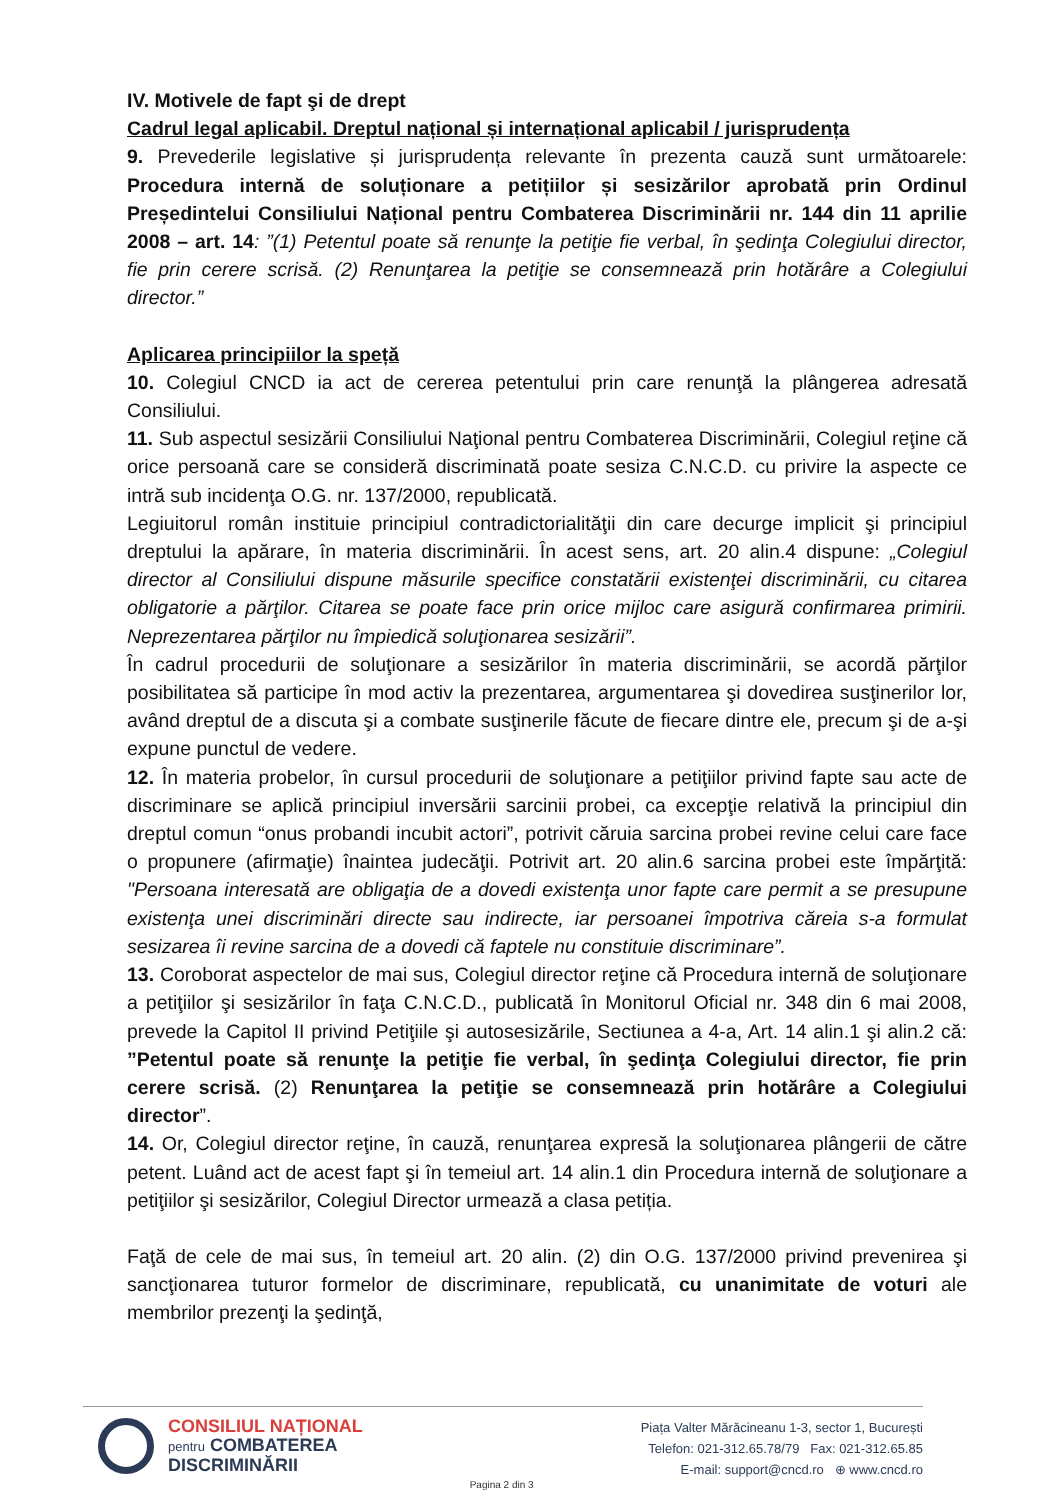IV. Motivele de fapt şi de drept
Cadrul legal aplicabil. Dreptul național și internațional aplicabil / jurisprudența
9. Prevederile legislative și jurisprudența relevante în prezenta cauză sunt următoarele: Procedura internă de soluționare a petițiilor și sesizărilor aprobată prin Ordinul Președintelui Consiliului Național pentru Combaterea Discriminării nr. 144 din 11 aprilie 2008 – art. 14: ”(1) Petentul poate să renunţe la petiţie fie verbal, în şedinţa Colegiului director, fie prin cerere scrisă. (2) Renunţarea la petiţie se consemnează prin hotărâre a Colegiului director.”
Aplicarea principiilor la speță
10. Colegiul CNCD ia act de cererea petentului prin care renunţă la plângerea adresată Consiliului.
11. Sub aspectul sesizării Consiliului Naţional pentru Combaterea Discriminării, Colegiul reţine că orice persoană care se consideră discriminată poate sesiza C.N.C.D. cu privire la aspecte ce intră sub incidenţa O.G. nr. 137/2000, republicată.
Legiuitorul român instituie principiul contradictorialităţii din care decurge implicit şi principiul dreptului la apărare, în materia discriminării. În acest sens, art. 20 alin.4 dispune: „Colegiul director al Consiliului dispune măsurile specifice constatării existenţei discriminării, cu citarea obligatorie a părţilor. Citarea se poate face prin orice mijloc care asigură confirmarea primirii. Neprezentarea părţilor nu împiedică soluţionarea sesizării”.
În cadrul procedurii de soluţionare a sesizărilor în materia discriminării, se acordă părţilor posibilitatea să participe în mod activ la prezentarea, argumentarea şi dovedirea susţinerilor lor, având dreptul de a discuta şi a combate susţinerile făcute de fiecare dintre ele, precum şi de a-şi expune punctul de vedere.
12. În materia probelor, în cursul procedurii de soluţionare a petiţiilor privind fapte sau acte de discriminare se aplică principiul inversării sarcinii probei, ca excepţie relativă la principiul din dreptul comun “onus probandi incubit actori”, potrivit căruia sarcina probei revine celui care face o propunere (afirmaţie) înaintea judecăţii. Potrivit art. 20 alin.6 sarcina probei este împărţită: "Persoana interesată are obligaţia de a dovedi existenţa unor fapte care permit a se presupune existenţa unei discriminări directe sau indirecte, iar persoanei împotriva căreia s-a formulat sesizarea îi revine sarcina de a dovedi că faptele nu constituie discriminare”.
13. Coroborat aspectelor de mai sus, Colegiul director reţine că Procedura internă de soluţionare a petiţiilor şi sesizărilor în faţa C.N.C.D., publicată în Monitorul Oficial nr. 348 din 6 mai 2008, prevede la Capitol II privind Petiţiile şi autosesizările, Sectiunea a 4-a, Art. 14 alin.1 şi alin.2 că: ”Petentul poate să renunţe la petiţie fie verbal, în şedinţa Colegiului director, fie prin cerere scrisă. (2) Renunţarea la petiţie se consemnează prin hotărâre a Colegiului director”.
14. Or, Colegiul director reţine, în cauză, renunţarea expresă la soluţionarea plângerii de către petent. Luând act de acest fapt şi în temeiul art. 14 alin.1 din Procedura internă de soluţionare a petiţiilor şi sesizărilor, Colegiul Director urmează a clasa petiția.
Faţă de cele de mai sus, în temeiul art. 20 alin. (2) din O.G. 137/2000 privind prevenirea şi sancţionarea tuturor formelor de discriminare, republicată, cu unanimitate de voturi ale membrilor prezenţi la şedinţă,
CONSILIUL NAȚIONAL
pentru COMBATEREA
DISCRIMINĂRII
Pagina 2 din 3
Piața Valter Mărăcineanu 1-3, sector 1, București
Telefon: 021-312.65.78/79 Fax: 021-312.65.85
E-mail: support@cncd.ro ⊕ www.cncd.ro